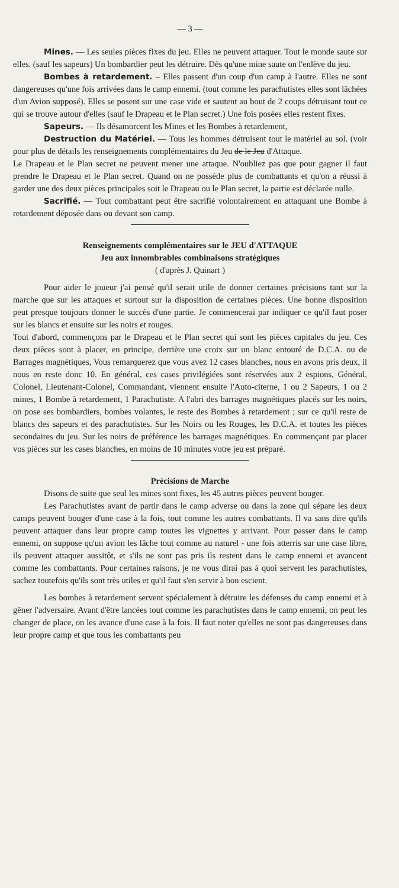— 3 —
Mines. — Les seules pièces fixes du jeu. Elles ne peuvent attaquer. Tout le monde saute sur elles. (sauf les sapeurs) Un bombardier peut les détruire. Dès qu'une mine saute on l'enlève du jeu.
Bombes à retardement. – Elles passent d'un coup d'un camp à l'autre. Elles ne sont dangereuses qu'une fois arrivées dans le camp ennemi. (tout comme les parachutistes elles sont lâchées d'un Avion supposé). Elles se posent sur une case vide et sautent au bout de 2 coups détruisant tout ce qui se trouve autour d'elles (sauf le Drapeau et le Plan secret.) Une fois posées elles restent fixes.
Sapeurs. — Ils désamorcent les Mines et les Bombes à retardement,
Destruction du Matériel. — Tous les hommes détruisent tout le matériel au sol. (voir pour plus de détails les renseignements complémentaires du Jeu de le Jeu d'Attaque.
Le Drapeau et le Plan secret ne peuvent mener une attaque. N'oubliez pas que pour gagner il faut prendre le Drapeau et le Plan secret. Quand on ne possède plus de combattants et qu'on a réussi à garder une des deux pièces principales soit le Drapeau ou le Plan secret, la partie est déclarée nulle.
Sacrifié. — Tout combattant peut être sacrifié volontairement en attaquant une Bombe à retardement déposée dans ou devant son camp.
Renseignements complémentaires sur le JEU d'ATTAQUE
Jeu aux innombrables combinaisons stratégiques
( d'après J. Quinart )
Pour aider le joueur j'ai pensé qu'il serait utile de donner certaines précisions tant sur la marche que sur les attaques et surtout sur la disposition de certaines pièces. Une bonne disposition peut presque toujours donner le succès d'une partie. Je commencerai par indiquer ce qu'il faut poser sur les blancs et ensuite sur les noirs et rouges.
Tout d'abord, commençons par le Drapeau et le Plan secret qui sont les pièces capitales du jeu. Ces deux pièces sont à placer, en principe, derrière une croix sur un blanc entouré de D.C.A. ou de Barrages magnétiques, Vous remarquerez que vous avez 12 cases blanches, nous en avons pris deux, il nous en reste donc 10. En général, ces cases privilégiées sont réservées aux 2 espions, Général, Colonel, Lieutenant-Colonel, Commandant, viennent ensuite l'Auto-citerne, 1 ou 2 Sapeurs, 1 ou 2 mines, 1 Bombe à retardement, 1 Parachutiste. A l'abri des barrages magnétiques placés sur les noirs, on pose ses bombardiers, bombes volantes, le reste des Bombes à retardement ; sur ce qu'il reste de blancs des sapeurs et des parachutistes. Sur les Noirs ou les Rouges, les D.C.A. et toutes les pièces secondaires du jeu. Sur les noirs de préférence les barrages magnétiques. En commençant par placer vos pièces sur les cases blanches, en moins de 10 minutes votre jeu est préparé.
Précisions de Marche
Disons de suite que seul les mines sont fixes, les 45 autres pièces peuvent bouger.
Les Parachutistes avant de partir dans le camp adverse ou dans la zone qui sépare les deux camps peuvent bouger d'une case à la fois, tout comme les autres combattants. Il va sans dire qu'ils peuvent attaquer dans leur propre camp toutes les vignettes y arrivant. Pour passer dans le camp ennemi, on suppose qu'un avion les lâche tout comme au naturel - une fois atterris sur une case libre, ils peuvent attaquer aussitôt, et s'ils ne sont pas pris ils restent dans le camp ennemi et avancent comme les combattants. Pour certaines raisons, je ne vous dirai pas à quoi servent les parachutistes, sachez toutefois qu'ils sont très utiles et qu'il faut s'en servir à bon escient.
Les bombes à retardement servent spécialement à détruire les défenses du camp ennemi et à gêner l'adversaire. Avant d'être lancées tout comme les parachutistes dans le camp ennemi, on peut les changer de place, on les avance d'une case à la fois. Il faut noter qu'elles ne sont pas dangereuses dans leur propre camp et que tous les combattants peu